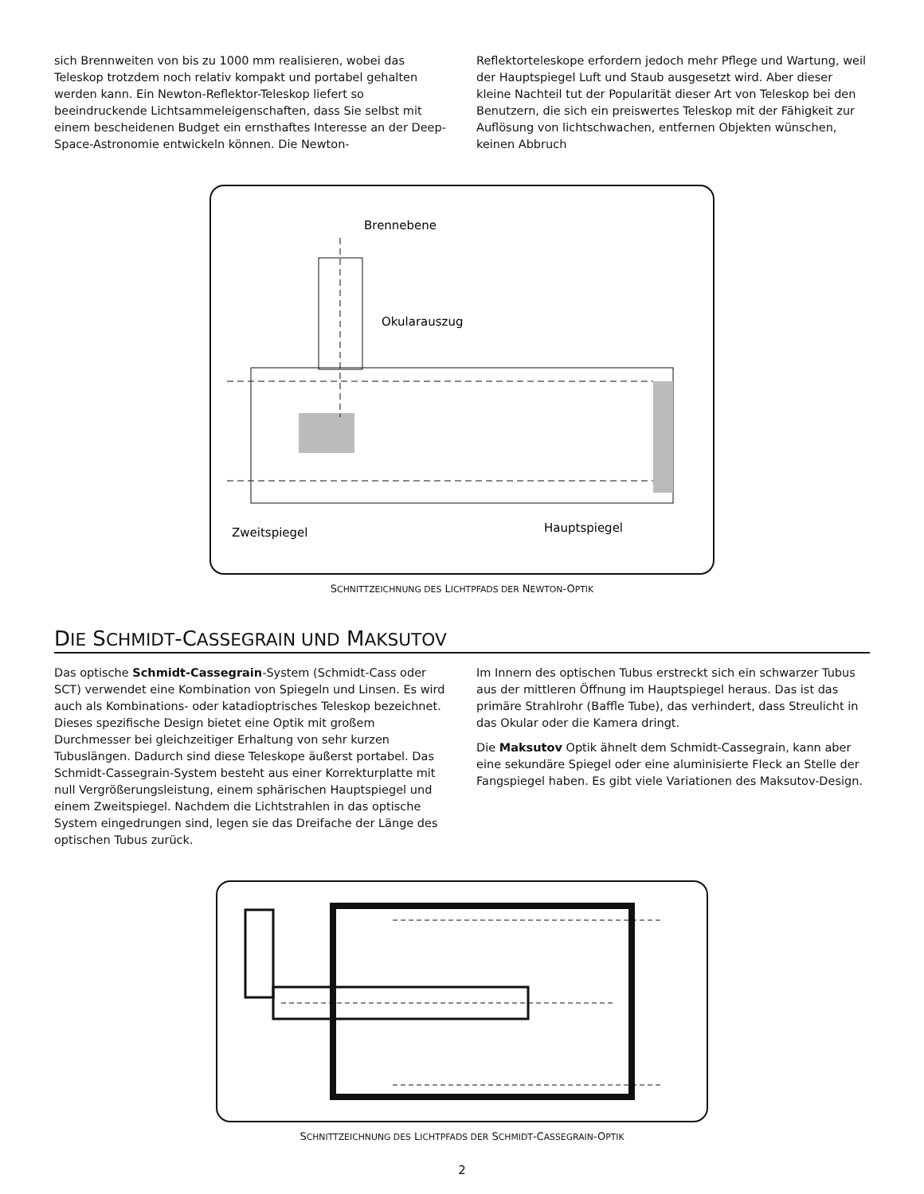sich Brennweiten von bis zu 1000 mm realisieren, wobei das Teleskop trotzdem noch relativ kompakt und portabel gehalten werden kann. Ein Newton-Reflektor-Teleskop liefert so beeindruckende Lichtsammeleigenschaften, dass Sie selbst mit einem bescheidenen Budget ein ernsthaftes Interesse an der Deep-Space-Astronomie entwickeln können. Die Newton-
Reflektorteleskope erfordern jedoch mehr Pflege und Wartung, weil der Hauptspiegel Luft und Staub ausgesetzt wird. Aber dieser kleine Nachteil tut der Popularität dieser Art von Teleskop bei den Benutzern, die sich ein preiswertes Teleskop mit der Fähigkeit zur Auflösung von lichtschwachen, entfernen Objekten wünschen, keinen Abbruch
Brennebene
Okularauszug
Zweitspiegel
Hauptspiegel
SCHNITTZEICHNUNG DES LICHTPFADS DER NEWTON-OPTIK
DIE SCHMIDT-CASSEGRAIN UND MAKSUTOV
Das optische Schmidt-Cassegrain-System (Schmidt-Cass oder SCT) verwendet eine Kombination von Spiegeln und Linsen. Es wird auch als Kombinations- oder katadioptrisches Teleskop bezeichnet. Dieses spezifische Design bietet eine Optik mit großem Durchmesser bei gleichzeitiger Erhaltung von sehr kurzen Tubuslängen. Dadurch sind diese Teleskope äußerst portabel. Das Schmidt-Cassegrain-System besteht aus einer Korrekturplatte mit null Vergrößerungsleistung, einem sphärischen Hauptspiegel und einem Zweitspiegel. Nachdem die Lichtstrahlen in das optische System eingedrungen sind, legen sie das Dreifache der Länge des optischen Tubus zurück.
Im Innern des optischen Tubus erstreckt sich ein schwarzer Tubus aus der mittleren Öffnung im Hauptspiegel heraus. Das ist das primäre Strahlrohr (Baffle Tube), das verhindert, dass Streulicht in das Okular oder die Kamera dringt.
Die Maksutov Optik ähnelt dem Schmidt-Cassegrain, kann aber eine sekundäre Spiegel oder eine aluminisierte Fleck an Stelle der Fangspiegel haben. Es gibt viele Variationen des Maksutov-Design.
SCHNITTZEICHNUNG DES LICHTPFADS DER SCHMIDT-CASSEGRAIN-OPTIK
2